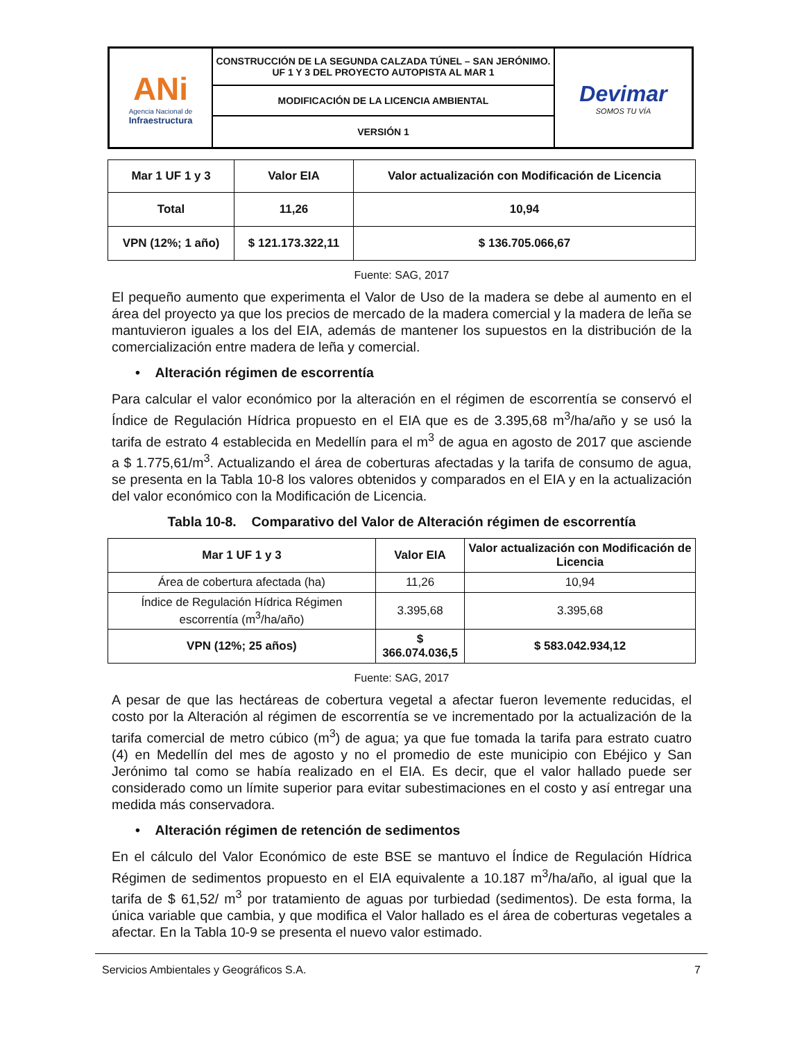| ANi Agencia Nacional de Infraestructura | CONSTRUCCIÓN DE LA SEGUNDA CALZADA TÚNEL – SAN JERÓNIMO. UF 1 Y 3 DEL PROYECTO AUTOPISTA AL MAR 1 | Devimar SOMOS TU VÍA |
| | MODIFICACIÓN DE LA LICENCIA AMBIENTAL | |
| | VERSIÓN 1 | |
| Mar 1 UF 1 y 3 | Valor EIA | Valor actualización con Modificación de Licencia |
| --- | --- | --- |
| Total | 11,26 | 10,94 |
| VPN (12%; 1 año) | $ 121.173.322,11 | $ 136.705.066,67 |
Fuente: SAG, 2017
El pequeño aumento que experimenta el Valor de Uso de la madera se debe al aumento en el área del proyecto ya que los precios de mercado de la madera comercial y la madera de leña se mantuvieron iguales a los del EIA, además de mantener los supuestos en la distribución de la comercialización entre madera de leña y comercial.
• Alteración régimen de escorrentía
Para calcular el valor económico por la alteración en el régimen de escorrentía se conservó el Índice de Regulación Hídrica propuesto en el EIA que es de 3.395,68 m<sup>3</sup>/ha/año y se usó la tarifa de estrato 4 establecida en Medellín para el m<sup>3</sup> de agua en agosto de 2017 que asciende a $ 1.775,61/m<sup>3</sup>. Actualizando el área de coberturas afectadas y la tarifa de consumo de agua, se presenta en la Tabla 10-8 los valores obtenidos y comparados en el EIA y en la actualización del valor económico con la Modificación de Licencia.
Tabla 10-8. Comparativo del Valor de Alteración régimen de escorrentía
| Mar 1 UF 1 y 3 | Valor EIA | Valor actualización con Modificación de Licencia |
| --- | --- | --- |
| Área de cobertura afectada (ha) | 11,26 | 10,94 |
| Índice de Regulación Hídrica Régimen escorrentía (m<sup>3</sup>/ha/año) | 3.395,68 | 3.395,68 |
| VPN (12%; 25 años) | $ 366.074.036,5 | $ 583.042.934,12 |
Fuente: SAG, 2017
A pesar de que las hectáreas de cobertura vegetal a afectar fueron levemente reducidas, el costo por la Alteración al régimen de escorrentía se ve incrementado por la actualización de la tarifa comercial de metro cúbico (m<sup>3</sup>) de agua; ya que fue tomada la tarifa para estrato cuatro (4) en Medellín del mes de agosto y no el promedio de este municipio con Ebéjico y San Jerónimo tal como se había realizado en el EIA. Es decir, que el valor hallado puede ser considerado como un límite superior para evitar subestimaciones en el costo y así entregar una medida más conservadora.
• Alteración régimen de retención de sedimentos
En el cálculo del Valor Económico de este BSE se mantuvo el Índice de Regulación Hídrica Régimen de sedimentos propuesto en el EIA equivalente a 10.187 m<sup>3</sup>/ha/año, al igual que la tarifa de $ 61,52/ m<sup>3</sup> por tratamiento de aguas por turbiedad (sedimentos). De esta forma, la única variable que cambia, y que modifica el Valor hallado es el área de coberturas vegetales a afectar. En la Tabla 10-9 se presenta el nuevo valor estimado.
Servicios Ambientales y Geográficos S.A. 7